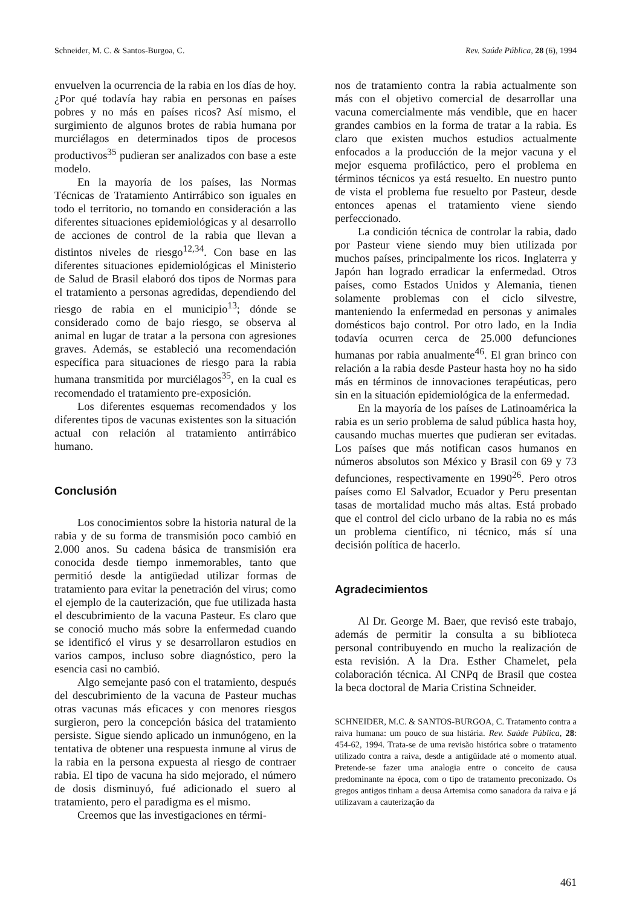Schneider, M. C. & Santos-Burgoa, C. Rev. Saúde Pública, 28 (6), 1994
envuelven la ocurrencia de la rabia en los días de hoy. ¿Por qué todavía hay rabia en personas en países pobres y no más en países ricos? Así mismo, el surgimiento de algunos brotes de rabia humana por murciélagos en determinados tipos de procesos productivos<sup>35</sup> pudieran ser analizados con base a este modelo.
En la mayoría de los países, las Normas Técnicas de Tratamiento Antirrábico son iguales en todo el territorio, no tomando en consideración a las diferentes situaciones epidemiológicas y al desarrollo de acciones de control de la rabia que llevan a distintos niveles de riesgo<sup>12,34</sup>. Con base en las diferentes situaciones epidemiológicas el Ministerio de Salud de Brasil elaboró dos tipos de Normas para el tratamiento a personas agredidas, dependiendo del riesgo de rabia en el municipio<sup>13</sup>; dónde se considerado como de bajo riesgo, se observa al animal en lugar de tratar a la persona con agresiones graves. Además, se estableció una recomendación específica para situaciones de riesgo para la rabia humana transmitida por murciélagos<sup>35</sup>, en la cual es recomendado el tratamiento pre-exposición.
Los diferentes esquemas recomendados y los diferentes tipos de vacunas existentes son la situación actual con relación al tratamiento antirrábico humano.
Conclusión
Los conocimientos sobre la historia natural de la rabia y de su forma de transmisión poco cambió en 2.000 anos. Su cadena básica de transmisión era conocida desde tiempo inmemorables, tanto que permitió desde la antigüedad utilizar formas de tratamiento para evitar la penetración del virus; como el ejemplo de la cauterización, que fue utilizada hasta el descubrimiento de la vacuna Pasteur. Es claro que se conoció mucho más sobre la enfermedad cuando se identificó el virus y se desarrollaron estudios en varios campos, incluso sobre diagnóstico, pero la esencia casi no cambió.
Algo semejante pasó con el tratamiento, después del descubrimiento de la vacuna de Pasteur muchas otras vacunas más eficaces y con menores riesgos surgieron, pero la concepción básica del tratamiento persiste. Sigue siendo aplicado un inmunógeno, en la tentativa de obtener una respuesta inmune al virus de la rabia en la persona expuesta al riesgo de contraer rabia. El tipo de vacuna ha sido mejorado, el número de dosis disminuyó, fué adicionado el suero al tratamiento, pero el paradigma es el mismo.
Creemos que las investigaciones en térmi-
nos de tratamiento contra la rabia actualmente son más con el objetivo comercial de desarrollar una vacuna comercialmente más vendible, que en hacer grandes cambios en la forma de tratar a la rabia. Es claro que existen muchos estudios actualmente enfocados a la producción de la mejor vacuna y el mejor esquema profiláctico, pero el problema en términos técnicos ya está resuelto. En nuestro punto de vista el problema fue resuelto por Pasteur, desde entonces apenas el tratamiento viene siendo perfeccionado.
La condición técnica de controlar la rabia, dado por Pasteur viene siendo muy bien utilizada por muchos países, principalmente los ricos. Inglaterra y Japón han logrado erradicar la enfermedad. Otros países, como Estados Unidos y Alemania, tienen solamente problemas con el ciclo silvestre, manteniendo la enfermedad en personas y animales domésticos bajo control. Por otro lado, en la India todavía ocurren cerca de 25.000 defunciones humanas por rabia anualmente<sup>46</sup>. El gran brinco con relación a la rabia desde Pasteur hasta hoy no ha sido más en términos de innovaciones terapéuticas, pero sin en la situación epidemiológica de la enfermedad.
En la mayoría de los países de Latinoamérica la rabia es un serio problema de salud pública hasta hoy, causando muchas muertes que pudieran ser evitadas. Los países que más notifican casos humanos en números absolutos son México y Brasil con 69 y 73 defunciones, respectivamente en 1990<sup>26</sup>. Pero otros países como El Salvador, Ecuador y Peru presentan tasas de mortalidad mucho más altas. Está probado que el control del ciclo urbano de la rabia no es más un problema científico, ni técnico, más sí una decisión política de hacerlo.
Agradecimientos
Al Dr. George M. Baer, que revisó este trabajo, además de permitir la consulta a su biblioteca personal contribuyendo en mucho la realización de esta revisión. A la Dra. Esther Chamelet, pela colaboración técnica. Al CNPq de Brasil que costea la beca doctoral de Maria Cristina Schneider.
SCHNEIDER, M.C. & SANTOS-BURGOA, C. Tratamento contra a raiva humana: um pouco de sua histária. Rev. Saúde Pública, 28: 454-62, 1994. Trata-se de uma revisão histórica sobre o tratamento utilizado contra a raiva, desde a antigüidade até o momento atual. Pretende-se fazer uma analogia entre o conceito de causa predominante na época, com o tipo de tratamento preconizado. Os gregos antigos tinham a deusa Artemisa como sanadora da raiva e já utilizavam a cauterização da
461